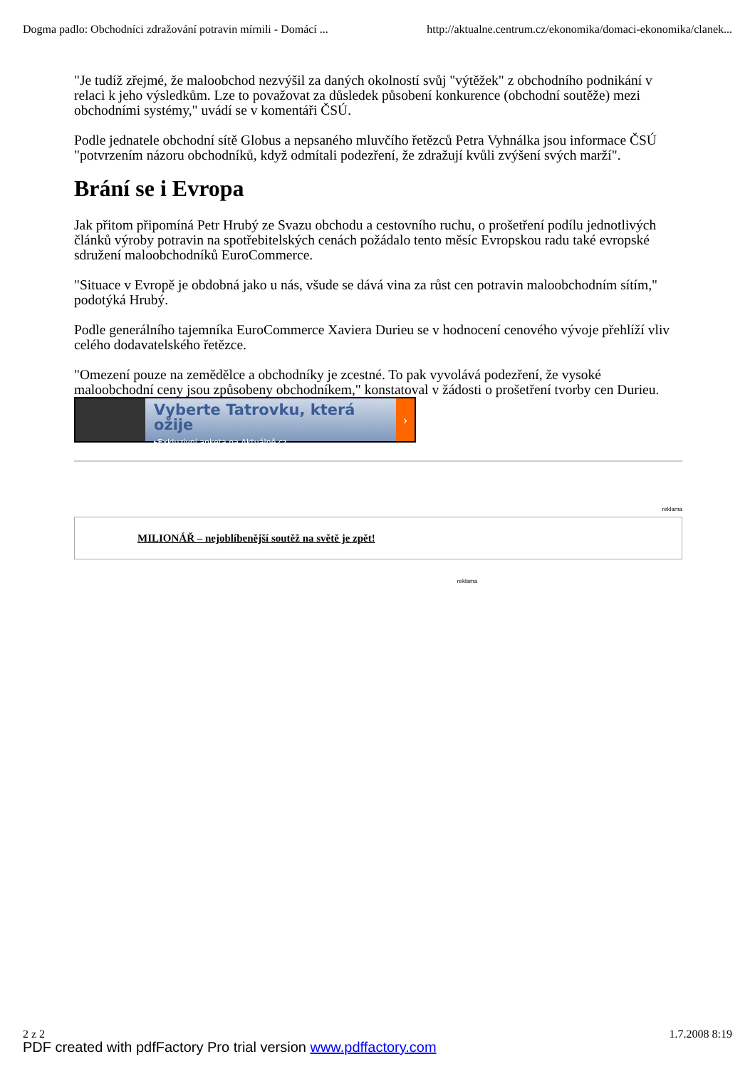Dogma padlo: Obchodníci zdražování potravin mírnili - Domácí ... http://aktualne.centrum.cz/ekonomika/domaci-ekonomika/clanek...
"Je tudíž zřejmé, že maloobchod nezvýšil za daných okolností svůj "výtěžek" z obchodního podnikání v relaci k jeho výsledkům. Lze to považovat za důsledek působení konkurence (obchodní soutěže) mezi obchodními systémy," uvádí se v komentáři ČSÚ.
Podle jednatele obchodní sítě Globus a nepsaného mluvčího řetězců Petra Vyhnálka jsou informace ČSÚ "potvrzením názoru obchodníků, když odmítali podezření, že zdražují kvůli zvýšení svých marží".
Brání se i Evropa
Jak přitom připomíná Petr Hrubý ze Svazu obchodu a cestovního ruchu, o prošetření podílu jednotlivých článků výroby potravin na spotřebitelských cenách požádalo tento měsíc Evropskou radu také evropské sdružení maloobchodníků EuroCommerce.
"Situace v Evropě je obdobná jako u nás, všude se dává vina za růst cen potravin maloobchodním sítím," podotýká Hrubý.
Podle generálního tajemníka EuroCommerce Xaviera Durieu se v hodnocení cenového vývoje přehlíží vliv celého dodavatelského řetězce.
"Omezení pouze na zemědělce a obchodníky je zcestné. To pak vyvolává podezření, že vysoké maloobchodní ceny jsou způsobeny obchodníkem," konstatoval v žádosti o prošetření tvorby cen Durieu.
Vyberte Tatrovku, která ožije
▸Exkluzivní anketa na Aktuálně.cz
›
reklama
MILIONÁŘ – nejoblíbenější soutěž na světě je zpět!
reklama
2 z 2 1.7.2008 8:19
PDF created with pdfFactory Pro trial version www.pdffactory.com